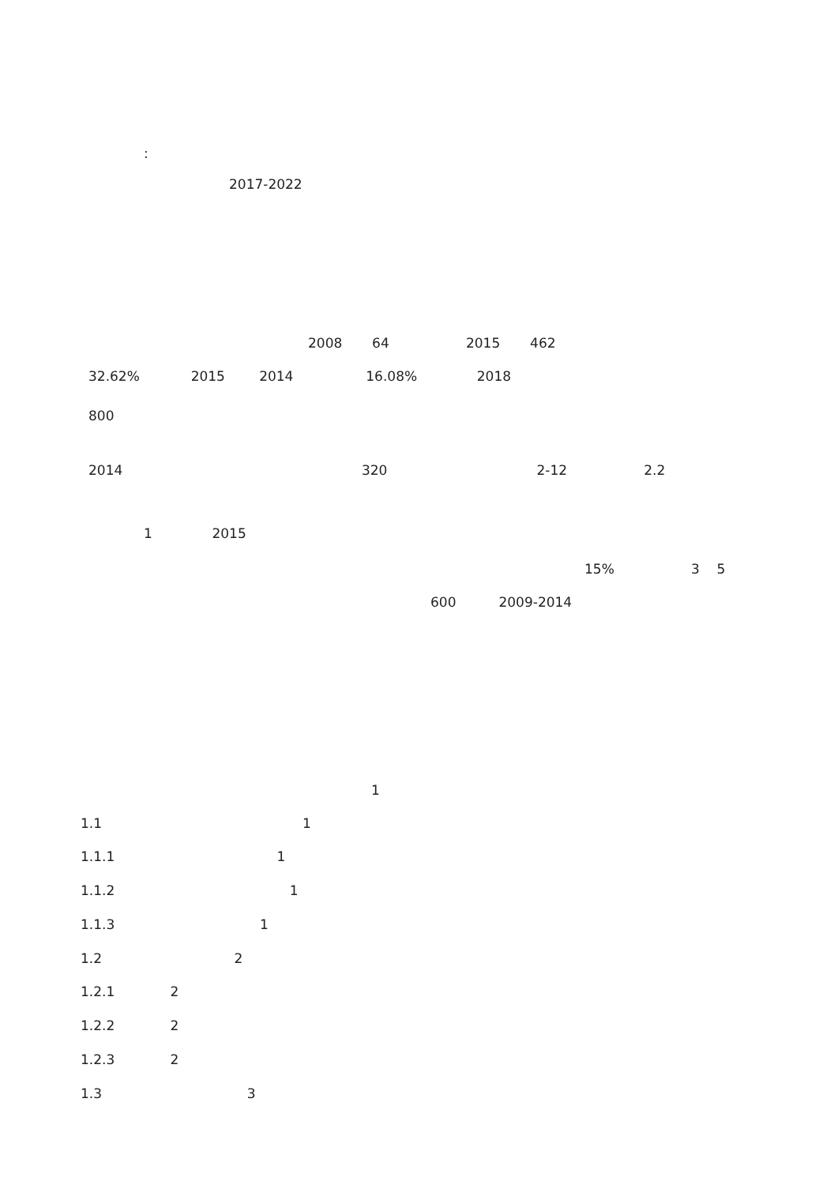:
2017-2022
2008 64 2015 462
32.62% 2015 2014 16.08% 2018
800
2014 320 2-12 2.2
1 2015
15% 3 5
600 2009-2014
1
1.1 1
1.1.1 1
1.1.2 1
1.1.3 1
1.2 2
1.2.1 2
1.2.2 2
1.2.3 2
1.3 3